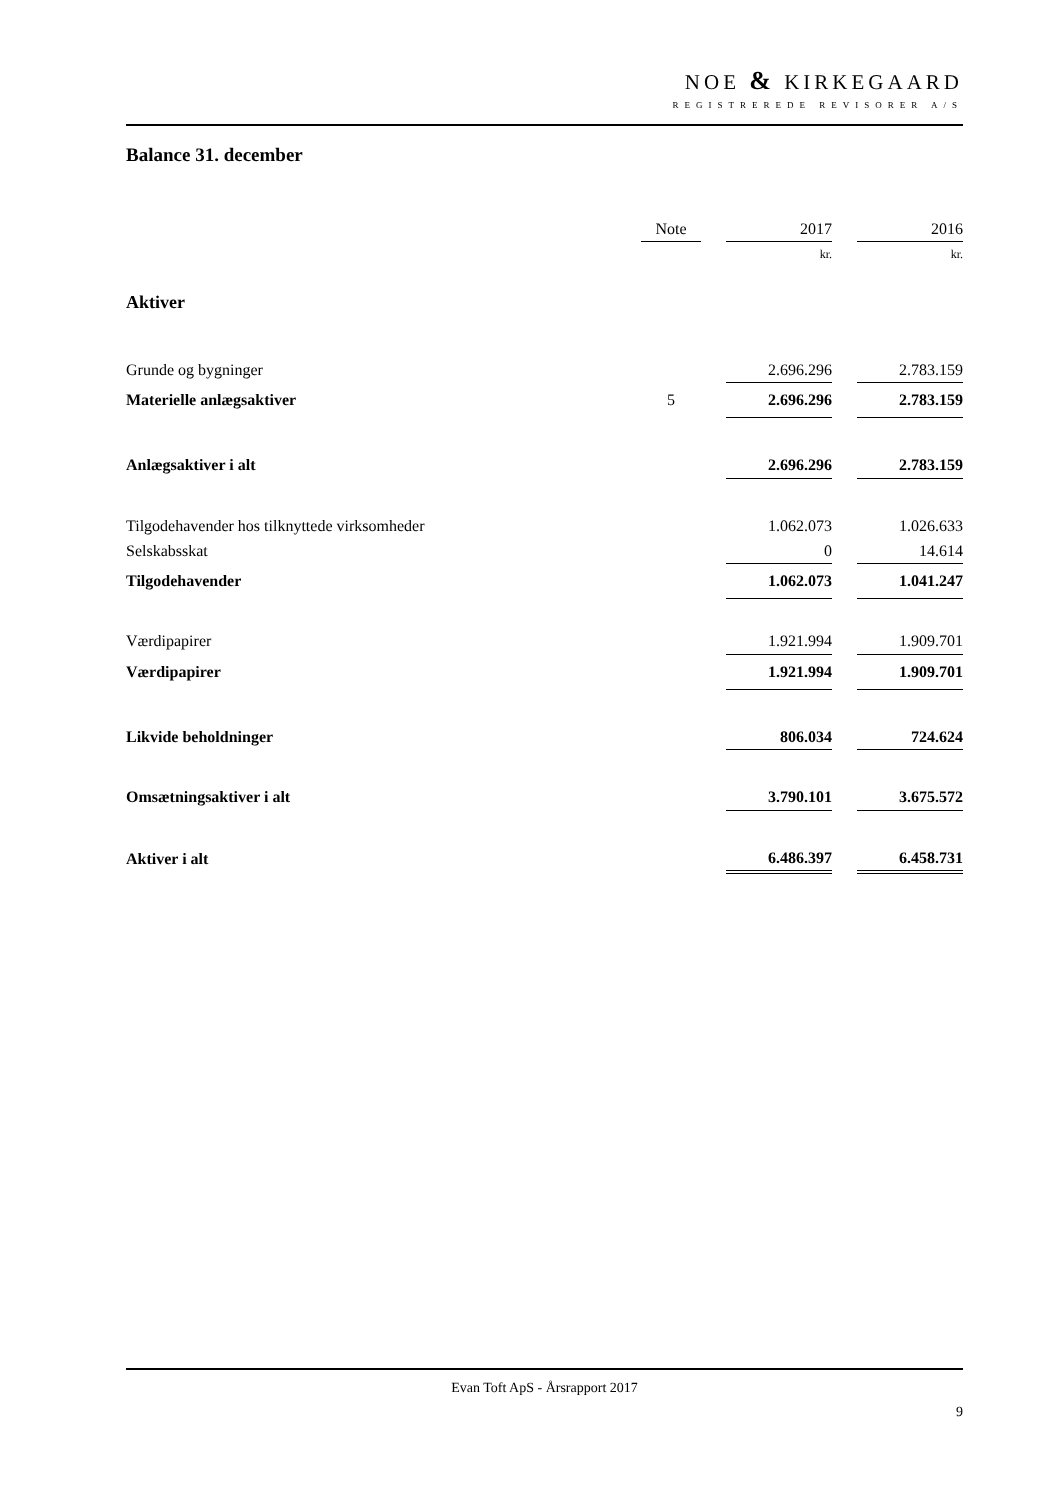NOE & KIRKEGAARD
REGISTREREDE REVISORER A/S
Balance 31. december
| | Note | | 2017 | | 2016 |
| --- | --- | --- | --- | --- | --- |
| | | | kr. | | kr. |
| Aktiver | | | | | |
| Grunde og bygninger | | | 2.696.296 | | 2.783.159 |
| Materielle anlægsaktiver | 5 | | 2.696.296 | | 2.783.159 |
| Anlægsaktiver i alt | | | 2.696.296 | | 2.783.159 |
| Tilgodehavender hos tilknyttede virksomheder | | | 1.062.073 | | 1.026.633 |
| Selskabsskat | | | 0 | | 14.614 |
| Tilgodehavender | | | 1.062.073 | | 1.041.247 |
| Værdipapirer | | | 1.921.994 | | 1.909.701 |
| Værdipapirer | | | 1.921.994 | | 1.909.701 |
| Likvide beholdninger | | | 806.034 | | 724.624 |
| Omsætningsaktiver i alt | | | 3.790.101 | | 3.675.572 |
| Aktiver i alt | | | 6.486.397 | | 6.458.731 |
Evan Toft ApS - Årsrapport 2017
9